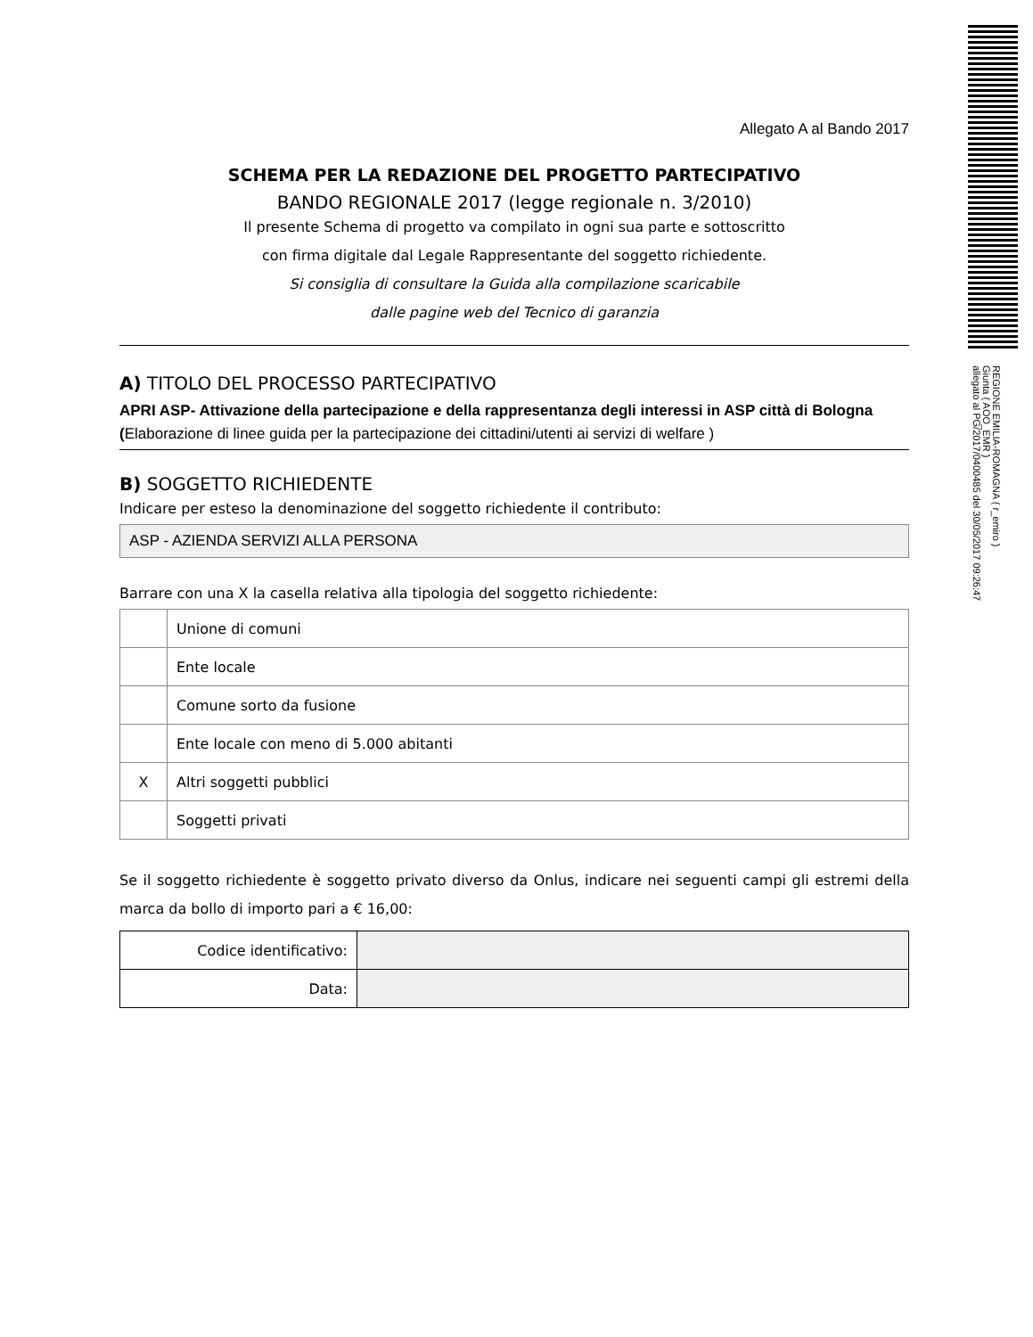REGIONE EMILIA-ROMAGNA ( r_emiro )
Giunta ( AOO_EMR )
allegato al PG/2017/0400485 del 30/05/2017 09:26:47
Allegato A al Bando 2017
SCHEMA PER LA REDAZIONE DEL PROGETTO PARTECIPATIVO
BANDO REGIONALE 2017 (legge regionale n. 3/2010)
Il presente Schema di progetto va compilato in ogni sua parte e sottoscritto
con firma digitale dal Legale Rappresentante del soggetto richiedente.
Si consiglia di consultare la Guida alla compilazione scaricabile
dalle pagine web del Tecnico di garanzia
A) TITOLO DEL PROCESSO PARTECIPATIVO
APRI ASP- Attivazione della partecipazione e della rappresentanza degli interessi in ASP città di Bologna (Elaborazione di linee guida per la partecipazione dei cittadini/utenti ai servizi di welfare )
B) SOGGETTO RICHIEDENTE
Indicare per esteso la denominazione del soggetto richiedente il contributo:
ASP - AZIENDA SERVIZI ALLA PERSONA
Barrare con una X la casella relativa alla tipologia del soggetto richiedente:
| | Unione di comuni |
| | Ente locale |
| | Comune sorto da fusione |
| | Ente locale con meno di 5.000 abitanti |
| X | Altri soggetti pubblici |
| | Soggetti privati |
Se il soggetto richiedente è soggetto privato diverso da Onlus, indicare nei seguenti campi gli estremi della marca da bollo di importo pari a € 16,00:
| Codice identificativo: | |
| Data: | |